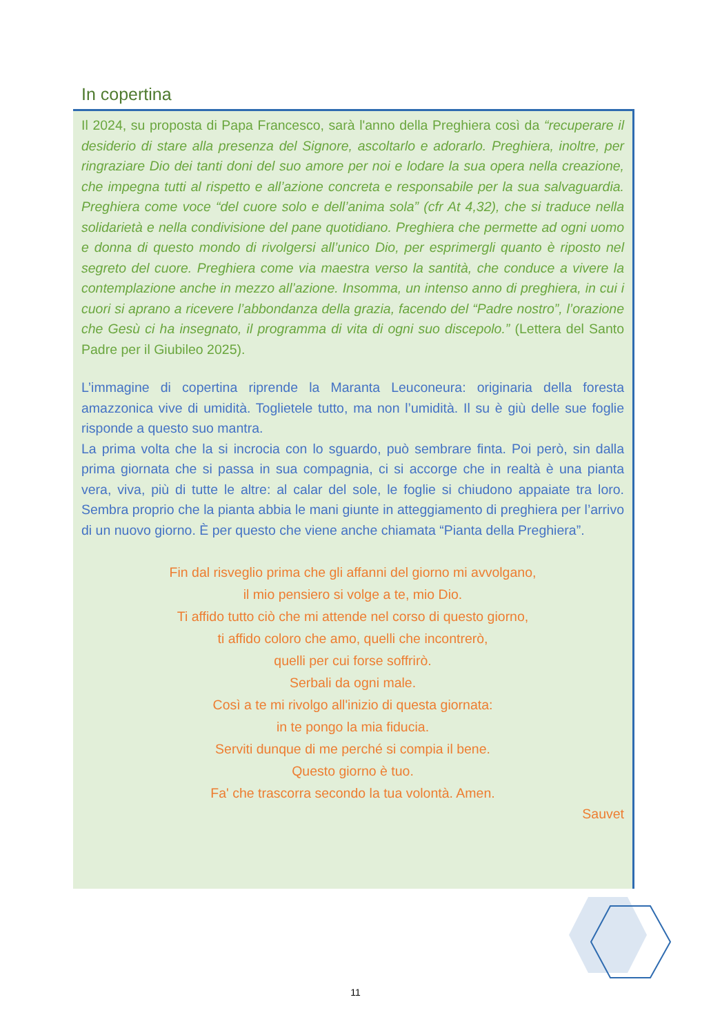In copertina
Il 2024, su proposta di Papa Francesco, sarà l'anno della Preghiera così da “recuperare il desiderio di stare alla presenza del Signore, ascoltarlo e adorarlo. Preghiera, inoltre, per ringraziare Dio dei tanti doni del suo amore per noi e lodare la sua opera nella creazione, che impegna tutti al rispetto e all’azione concreta e responsabile per la sua salvaguardia. Preghiera come voce “del cuore solo e dell’anima sola” (cfr At 4,32), che si traduce nella solidarietà e nella condivisione del pane quotidiano. Preghiera che permette ad ogni uomo e donna di questo mondo di rivolgersi all’unico Dio, per esprimergli quanto è riposto nel segreto del cuore. Preghiera come via maestra verso la santità, che conduce a vivere la contemplazione anche in mezzo all’azione. Insomma, un intenso anno di preghiera, in cui i cuori si aprano a ricevere l’abbondanza della grazia, facendo del “Padre nostro”, l’orazione che Gesù ci ha insegnato, il programma di vita di ogni suo discepolo.” (Lettera del Santo Padre per il Giubileo 2025).
L’immagine di copertina riprende la Maranta Leuconeura: originaria della foresta amazzonica vive di umidità. Toglietele tutto, ma non l’umidità. Il su è giù delle sue foglie risponde a questo suo mantra.
La prima volta che la si incrocia con lo sguardo, può sembrare finta. Poi però, sin dalla prima giornata che si passa in sua compagnia, ci si accorge che in realtà è una pianta vera, viva, più di tutte le altre: al calar del sole, le foglie si chiudono appaiate tra loro. Sembra proprio che la pianta abbia le mani giunte in atteggiamento di preghiera per l’arrivo di un nuovo giorno. È per questo che viene anche chiamata “Pianta della Preghiera”.
Fin dal risveglio prima che gli affanni del giorno mi avvolgano,
il mio pensiero si volge a te, mio Dio.
Ti affido tutto ciò che mi attende nel corso di questo giorno,
ti affido coloro che amo, quelli che incontrerò,
quelli per cui forse soffrirò.
Serbali da ogni male.
Così a te mi rivolgo all'inizio di questa giornata:
in te pongo la mia fiducia.
Serviti dunque di me perché si compia il bene.
Questo giorno è tuo.
Fa' che trascorra secondo la tua volontà. Amen.
Sauvet
11